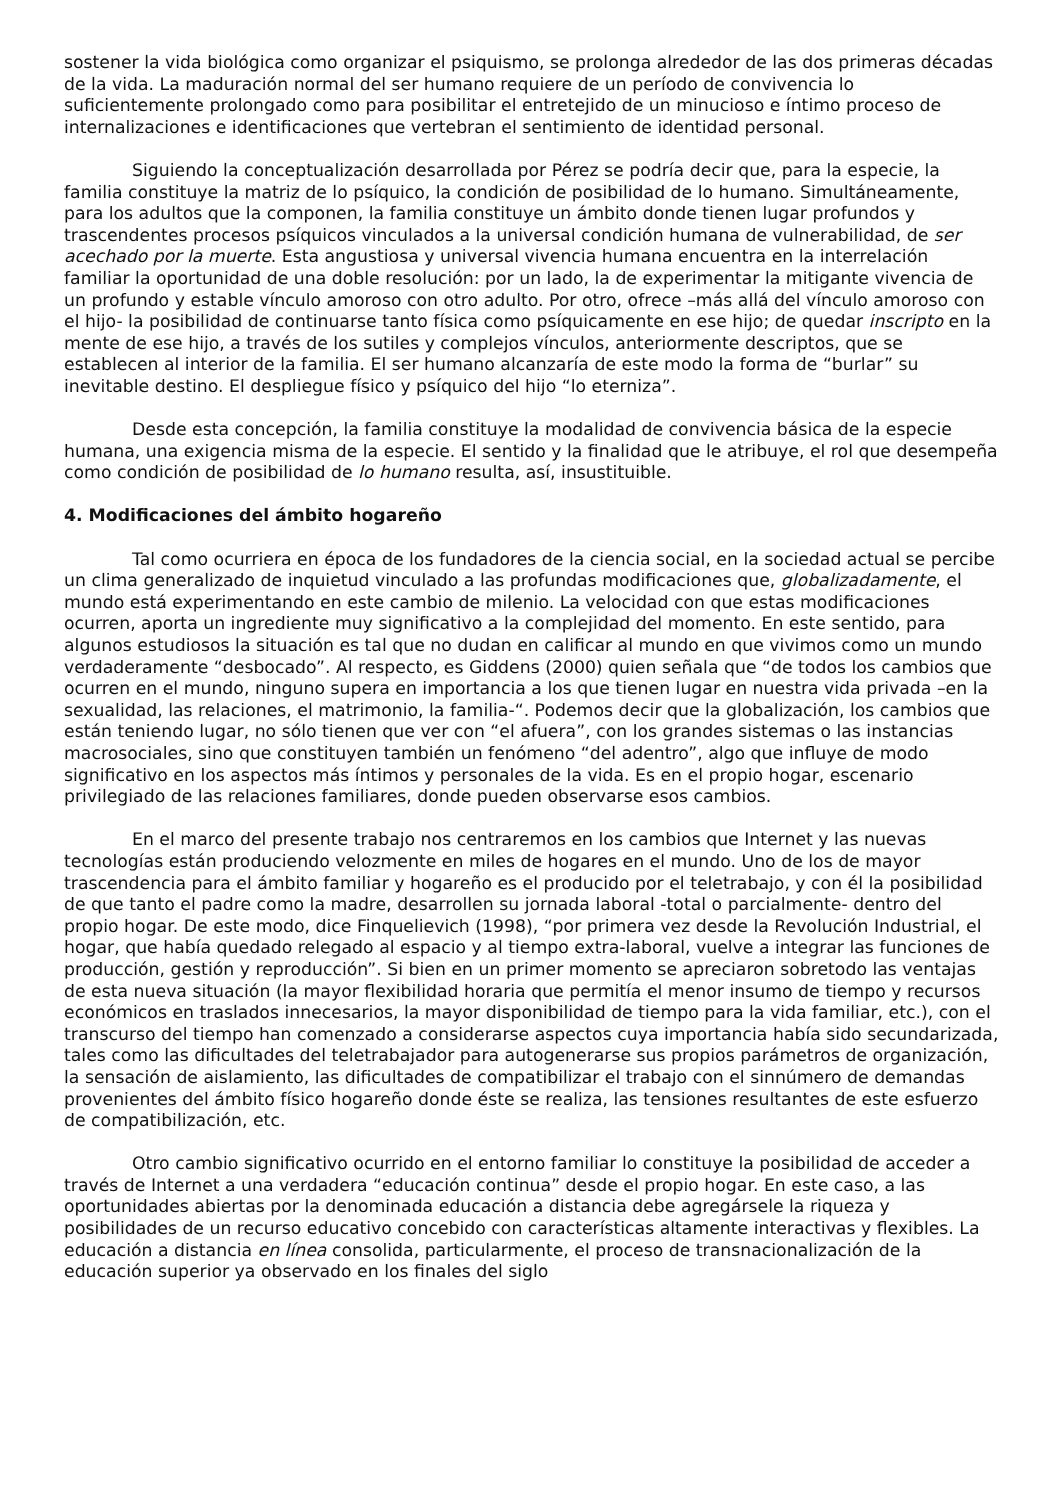sostener la vida biológica como organizar el psiquismo, se prolonga alrededor de las dos primeras décadas de la vida. La maduración normal del ser humano requiere de un período de convivencia lo suficientemente prolongado como para posibilitar el entretejido de un minucioso e íntimo proceso de internalizaciones e identificaciones que vertebran el sentimiento de identidad personal.
Siguiendo la conceptualización desarrollada por Pérez se podría decir que, para la especie, la familia constituye la matriz de lo psíquico, la condición de posibilidad de lo humano. Simultáneamente, para los adultos que la componen, la familia constituye un ámbito donde tienen lugar profundos y trascendentes procesos psíquicos vinculados a la universal condición humana de vulnerabilidad, de ser acechado por la muerte. Esta angustiosa y universal vivencia humana encuentra en la interrelación familiar la oportunidad de una doble resolución: por un lado, la de experimentar la mitigante vivencia de un profundo y estable vínculo amoroso con otro adulto. Por otro, ofrece –más allá del vínculo amoroso con el hijo- la posibilidad de continuarse tanto física como psíquicamente en ese hijo; de quedar inscripto en la mente de ese hijo, a través de los sutiles y complejos vínculos, anteriormente descriptos, que se establecen al interior de la familia. El ser humano alcanzaría de este modo la forma de “burlar” su inevitable destino. El despliegue físico y psíquico del hijo “lo eterniza”.
Desde esta concepción, la familia constituye la modalidad de convivencia básica de la especie humana, una exigencia misma de la especie. El sentido y la finalidad que le atribuye, el rol que desempeña como condición de posibilidad de lo humano resulta, así, insustituible.
4. Modificaciones del ámbito hogareño
Tal como ocurriera en época de los fundadores de la ciencia social, en la sociedad actual se percibe un clima generalizado de inquietud vinculado a las profundas modificaciones que, globalizadamente, el mundo está experimentando en este cambio de milenio. La velocidad con que estas modificaciones ocurren, aporta un ingrediente muy significativo a la complejidad del momento. En este sentido, para algunos estudiosos la situación es tal que no dudan en calificar al mundo en que vivimos como un mundo verdaderamente “desbocado”. Al respecto, es Giddens (2000) quien señala que “de todos los cambios que ocurren en el mundo, ninguno supera en importancia a los que tienen lugar en nuestra vida privada –en la sexualidad, las relaciones, el matrimonio, la familia-“. Podemos decir que la globalización, los cambios que están teniendo lugar, no sólo tienen que ver con “el afuera”, con los grandes sistemas o las instancias macrosociales, sino que constituyen también un fenómeno “del adentro”, algo que influye de modo significativo en los aspectos más íntimos y personales de la vida. Es en el propio hogar, escenario privilegiado de las relaciones familiares, donde pueden observarse esos cambios.
En el marco del presente trabajo nos centraremos en los cambios que Internet y las nuevas tecnologías están produciendo velozmente en miles de hogares en el mundo. Uno de los de mayor trascendencia para el ámbito familiar y hogareño es el producido por el teletrabajo, y con él la posibilidad de que tanto el padre como la madre, desarrollen su jornada laboral -total o parcialmente- dentro del propio hogar. De este modo, dice Finquelievich (1998), “por primera vez desde la Revolución Industrial, el hogar, que había quedado relegado al espacio y al tiempo extra-laboral, vuelve a integrar las funciones de producción, gestión y reproducción”. Si bien en un primer momento se apreciaron sobretodo las ventajas de esta nueva situación (la mayor flexibilidad horaria que permitía el menor insumo de tiempo y recursos económicos en traslados innecesarios, la mayor disponibilidad de tiempo para la vida familiar, etc.), con el transcurso del tiempo han comenzado a considerarse aspectos cuya importancia había sido secundarizada, tales como las dificultades del teletrabajador para autogenerarse sus propios parámetros de organización, la sensación de aislamiento, las dificultades de compatibilizar el trabajo con el sinnúmero de demandas provenientes del ámbito físico hogareño donde éste se realiza, las tensiones resultantes de este esfuerzo de compatibilización, etc.
Otro cambio significativo ocurrido en el entorno familiar lo constituye la posibilidad de acceder a través de Internet a una verdadera “educación continua” desde el propio hogar. En este caso, a las oportunidades abiertas por la denominada educación a distancia debe agregársele la riqueza y posibilidades de un recurso educativo concebido con características altamente interactivas y flexibles. La educación a distancia en línea consolida, particularmente, el proceso de transnacionalización de la educación superior ya observado en los finales del siglo